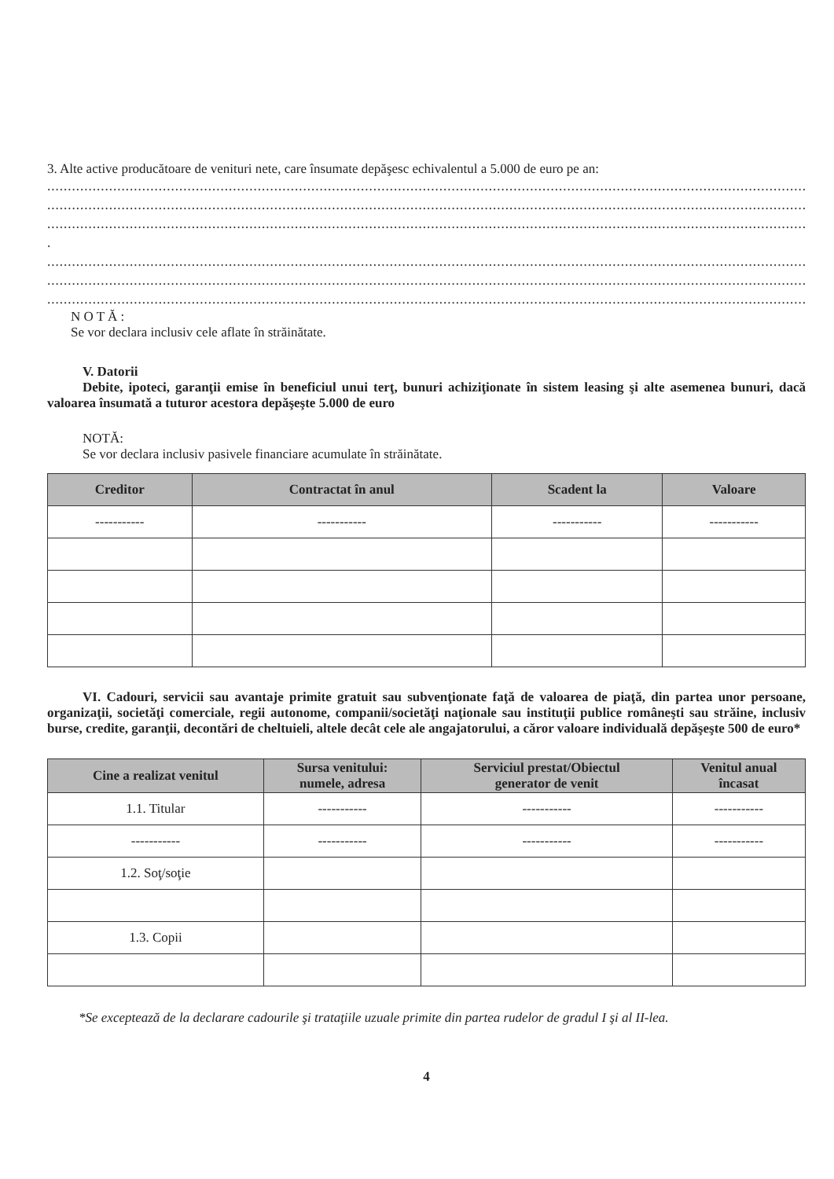3. Alte active producătoare de venituri nete, care însumate depăşesc echivalentul a 5.000 de euro pe an:
......................................................................................................................................................................................................
......................................................................................................................................................................................................
......................................................................................................................................................................................................
.
......................................................................................................................................................................................................
......................................................................................................................................................................................................
......................................................................................................................................................................................................
N O T Ă :
Se vor declara inclusiv cele aflate în străinătate.
V. Datorii
Debite, ipoteci, garanţii emise în beneficiul unui terţ, bunuri achiziţionate în sistem leasing şi alte asemenea bunuri, dacă valoarea însumată a tuturor acestora depăşeşte 5.000 de euro
NOTĂ:
Se vor declara inclusiv pasivele financiare acumulate în străinătate.
| Creditor | Contractat în anul | Scadent la | Valoare |
| --- | --- | --- | --- |
| ----------- | ----------- | ----------- | ----------- |
VI. Cadouri, servicii sau avantaje primite gratuit sau subvenţionate faţă de valoarea de piaţă, din partea unor persoane, organizaţii, societăţi comerciale, regii autonome, companii/societăţi naţionale sau instituţii publice româneşti sau străine, inclusiv burse, credite, garanţii, decontări de cheltuieli, altele decât cele ale angajatorului, a căror valoare individuală depăşeşte 500 de euro*
| Cine a realizat venitul | Sursa venitului: numele, adresa | Serviciul prestat/Obiectul generator de venit | Venitul anual încasat |
| --- | --- | --- | --- |
| 1.1. Titular | ----------- | ----------- | ----------- |
| ----------- | ----------- | ----------- | ----------- |
| 1.2. Soţ/soţie | | | |
| 1.3. Copii | | | |
*Se exceptează de la declarare cadourile şi trataţiile uzuale primite din partea rudelor de gradul I şi al II-lea.
4